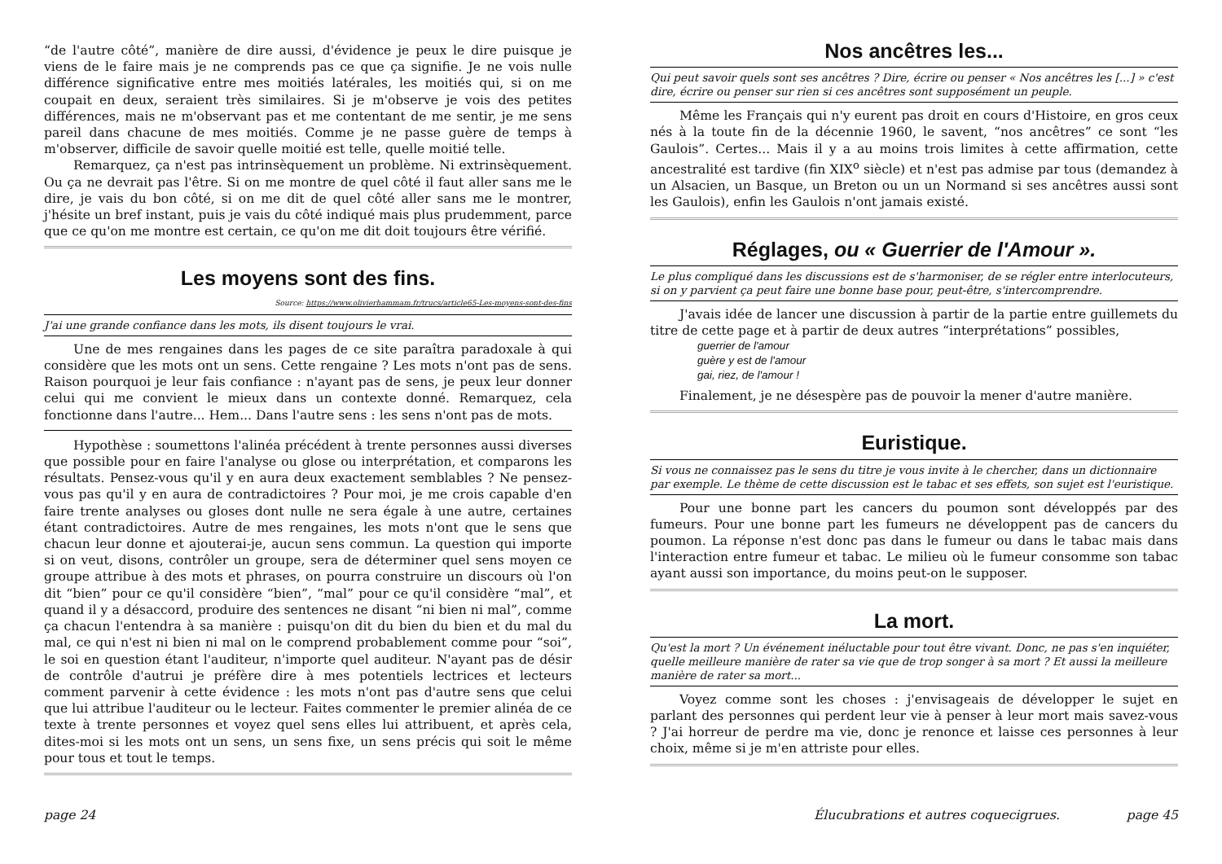“de l'autre côté”, manière de dire aussi, d'évidence je peux le dire puisque je viens de le faire mais je ne comprends pas ce que ça signifie. Je ne vois nulle différence significative entre mes moitiés latérales, les moitiés qui, si on me coupait en deux, seraient très similaires. Si je m'observe je vois des petites différences, mais ne m'observant pas et me contentant de me sentir, je me sens pareil dans chacune de mes moitiés. Comme je ne passe guère de temps à m'observer, difficile de savoir quelle moitié est telle, quelle moitié telle.
Remarquez, ça n'est pas intrinsèquement un problème. Ni extrinsèquement. Ou ça ne devrait pas l'être. Si on me montre de quel côté il faut aller sans me le dire, je vais du bon côté, si on me dit de quel côté aller sans me le montrer, j'hésite un bref instant, puis je vais du côté indiqué mais plus prudemment, parce que ce qu'on me montre est certain, ce qu'on me dit doit toujours être vérifié.
Les moyens sont des fins.
Source: https://www.olivierhammam.fr/trucs/article65-Les-moyens-sont-des-fins
J'ai une grande confiance dans les mots, ils disent toujours le vrai.
Une de mes rengaines dans les pages de ce site paraîtra paradoxale à qui considère que les mots ont un sens. Cette rengaine ? Les mots n'ont pas de sens. Raison pourquoi je leur fais confiance : n'ayant pas de sens, je peux leur donner celui qui me convient le mieux dans un contexte donné. Remarquez, cela fonctionne dans l'autre... Hem... Dans l'autre sens : les sens n'ont pas de mots.
Hypothèse : soumettons l'alinéa précédent à trente personnes aussi diverses que possible pour en faire l'analyse ou glose ou interprétation, et comparons les résultats. Pensez-vous qu'il y en aura deux exactement semblables ? Ne pensez-vous pas qu'il y en aura de contradictoires ? Pour moi, je me crois capable d'en faire trente analyses ou gloses dont nulle ne sera égale à une autre, certaines étant contradictoires. Autre de mes rengaines, les mots n'ont que le sens que chacun leur donne et ajouterai-je, aucun sens commun. La question qui importe si on veut, disons, contrôler un groupe, sera de déterminer quel sens moyen ce groupe attribue à des mots et phrases, on pourra construire un discours où l'on dit “bien” pour ce qu'il considère “bien”, “mal” pour ce qu'il considère “mal”, et quand il y a désaccord, produire des sentences ne disant “ni bien ni mal”, comme ça chacun l'entendra à sa manière : puisqu'on dit du bien du bien et du mal du mal, ce qui n'est ni bien ni mal on le comprend probablement comme pour “soi”, le soi en question étant l'auditeur, n'importe quel auditeur. N'ayant pas de désir de contrôle d'autrui je préfère dire à mes potentiels lectrices et lecteurs comment parvenir à cette évidence : les mots n'ont pas d'autre sens que celui que lui attribue l'auditeur ou le lecteur. Faites commenter le premier alinéa de ce texte à trente personnes et voyez quel sens elles lui attribuent, et après cela, dites-moi si les mots ont un sens, un sens fixe, un sens précis qui soit le même pour tous et tout le temps.
Nos ancêtres les...
Qui peut savoir quels sont ses ancêtres ? Dire, écrire ou penser « Nos ancêtres les [...] » c'est dire, écrire ou penser sur rien si ces ancêtres sont supposément un peuple.
Même les Français qui n'y eurent pas droit en cours d'Histoire, en gros ceux nés à la toute fin de la décennie 1960, le savent, “nos ancêtres” ce sont “les Gaulois”. Certes... Mais il y a au moins trois limites à cette affirmation, cette ancestralité est tardive (fin XIX<sup>o</sup> siècle) et n'est pas admise par tous (demandez à un Alsacien, un Basque, un Breton ou un un Normand si ses ancêtres aussi sont les Gaulois), enfin les Gaulois n'ont jamais existé.
Réglages, ou « Guerrier de l'Amour ».
Le plus compliqué dans les discussions est de s'harmoniser, de se régler entre interlocuteurs, si on y parvient ça peut faire une bonne base pour, peut-être, s'intercomprendre.
J'avais idée de lancer une discussion à partir de la partie entre guillemets du titre de cette page et à partir de deux autres “interprétations” possibles,
guerrier de l'amour
guère y est de l'amour
gai, riez, de l'amour !
Finalement, je ne désespère pas de pouvoir la mener d'autre manière.
Euristique.
Si vous ne connaissez pas le sens du titre je vous invite à le chercher, dans un dictionnaire par exemple. Le thème de cette discussion est le tabac et ses effets, son sujet est l'euristique.
Pour une bonne part les cancers du poumon sont développés par des fumeurs. Pour une bonne part les fumeurs ne développent pas de cancers du poumon. La réponse n'est donc pas dans le fumeur ou dans le tabac mais dans l'interaction entre fumeur et tabac. Le milieu où le fumeur consomme son tabac ayant aussi son importance, du moins peut-on le supposer.
La mort.
Qu'est la mort ? Un événement inéluctable pour tout être vivant. Donc, ne pas s'en inquiéter, quelle meilleure manière de rater sa vie que de trop songer à sa mort ? Et aussi la meilleure manière de rater sa mort...
Voyez comme sont les choses : j'envisageais de développer le sujet en parlant des personnes qui perdent leur vie à penser à leur mort mais savez-vous ? J'ai horreur de perdre ma vie, donc je renonce et laisse ces personnes à leur choix, même si je m'en attriste pour elles.
page 24 Élucubrations et autres coquecigrues. page 45